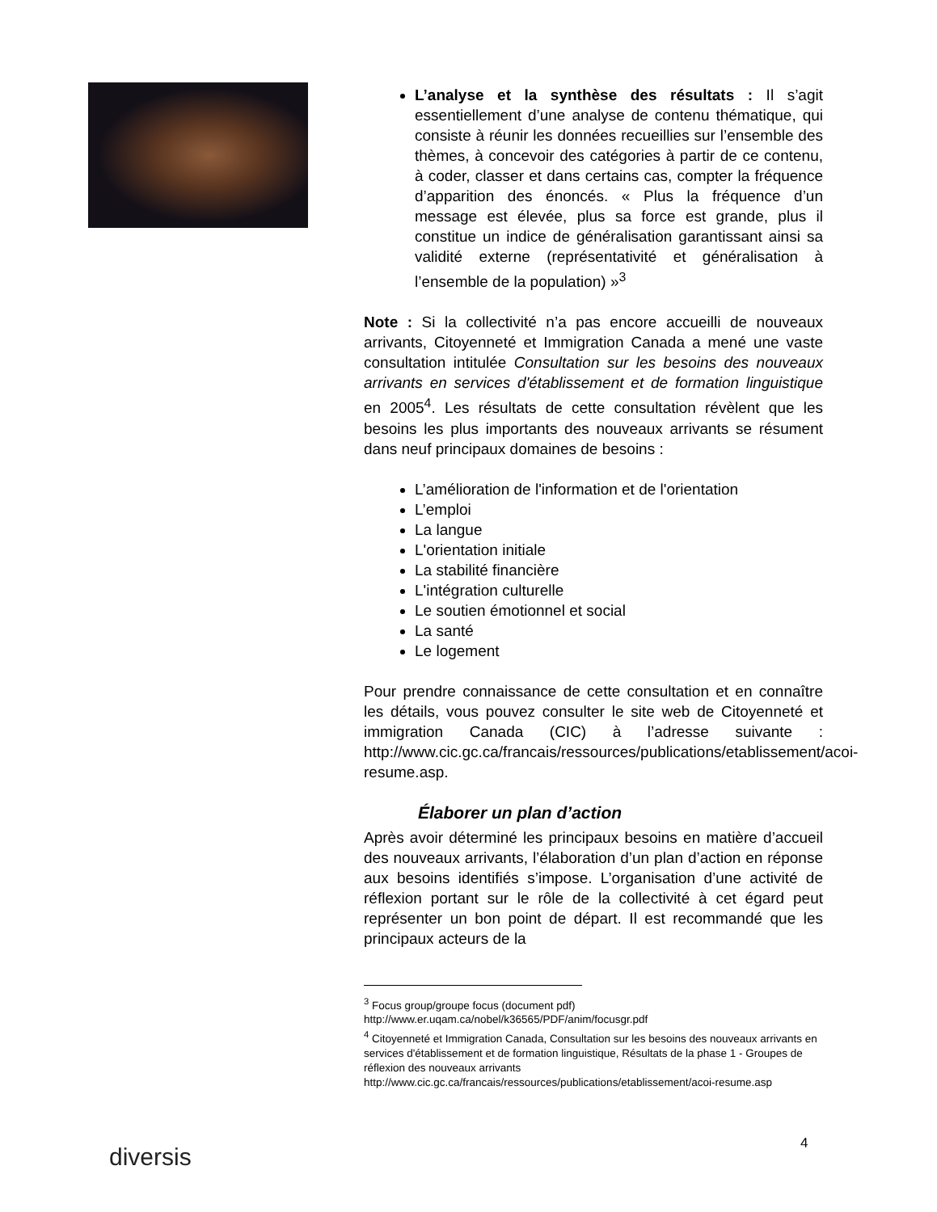L’analyse et la synthèse des résultats : Il s’agit essentiellement d’une analyse de contenu thématique, qui consiste à réunir les données recueillies sur l’ensemble des thèmes, à concevoir des catégories à partir de ce contenu, à coder, classer et dans certains cas, compter la fréquence d’apparition des énoncés. « Plus la fréquence d’un message est élevée, plus sa force est grande, plus il constitue un indice de généralisation garantissant ainsi sa validité externe (représentativité et généralisation à l’ensemble de la population) »<sup>3</sup>
Note : Si la collectivité n’a pas encore accueilli de nouveaux arrivants, Citoyenneté et Immigration Canada a mené une vaste consultation intitulée Consultation sur les besoins des nouveaux arrivants en services d'établissement et de formation linguistique en 2005<sup>4</sup>. Les résultats de cette consultation révèlent que les besoins les plus importants des nouveaux arrivants se résument dans neuf principaux domaines de besoins :
L’amélioration de l'information et de l'orientation
L’emploi
La langue
L'orientation initiale
La stabilité financière
L'intégration culturelle
Le soutien émotionnel et social
La santé
Le logement
Pour prendre connaissance de cette consultation et en connaître les détails, vous pouvez consulter le site web de Citoyenneté et immigration Canada (CIC) à l’adresse suivante : http://www.cic.gc.ca/francais/ressources/publications/etablissement/acoi-resume.asp.
Élaborer un plan d’action
Après avoir déterminé les principaux besoins en matière d’accueil des nouveaux arrivants, l’élaboration d’un plan d’action en réponse aux besoins identifiés s’impose. L’organisation d’une activité de réflexion portant sur le rôle de la collectivité à cet égard peut représenter un bon point de départ. Il est recommandé que les principaux acteurs de la
<sup>3</sup> Focus group/groupe focus (document pdf)
http://www.er.uqam.ca/nobel/k36565/PDF/anim/focusgr.pdf
<sup>4</sup> Citoyenneté et Immigration Canada, Consultation sur les besoins des nouveaux arrivants en services d'établissement et de formation linguistique, Résultats de la phase 1 - Groupes de réflexion des nouveaux arrivants
http://www.cic.gc.ca/francais/ressources/publications/etablissement/acoi-resume.asp
diversis 4